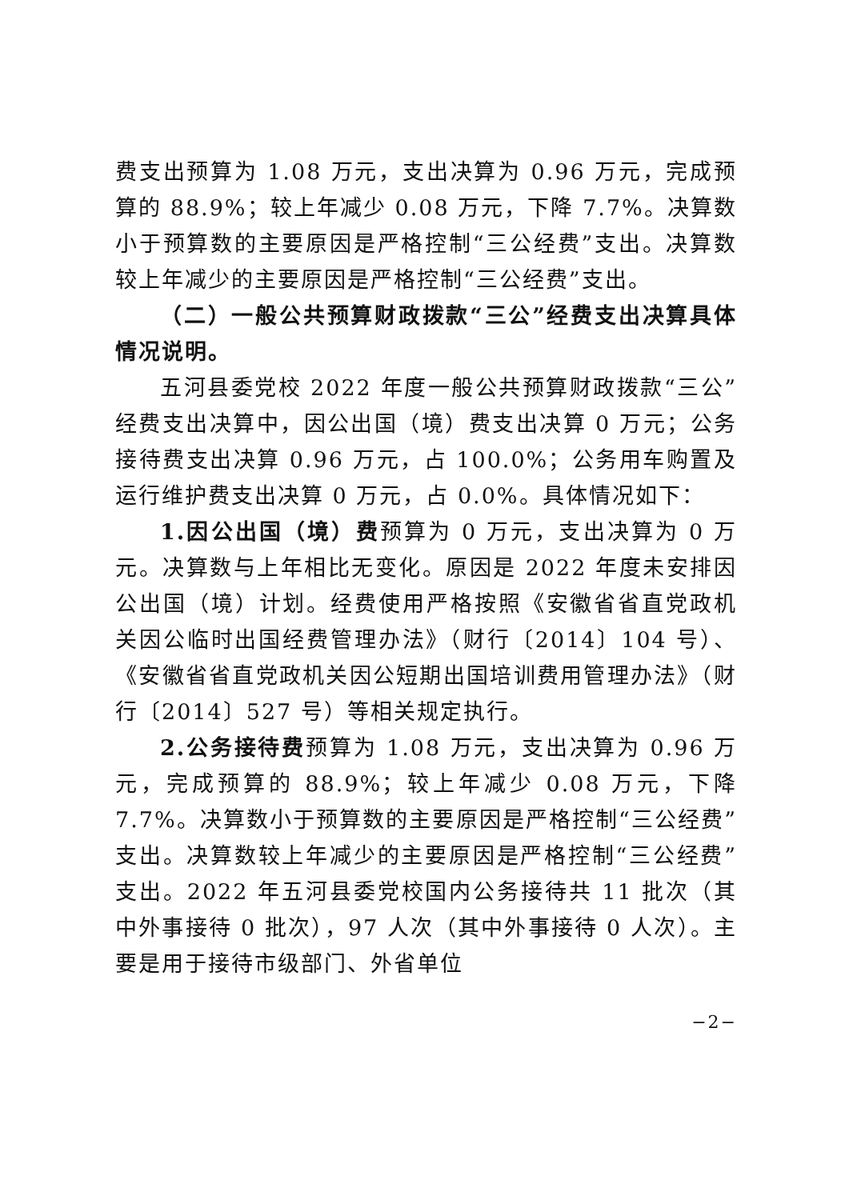费支出预算为 1.08 万元，支出决算为 0.96 万元，完成预算的 88.9%；较上年减少 0.08 万元，下降 7.7%。决算数小于预算数的主要原因是严格控制“三公经费”支出。决算数较上年减少的主要原因是严格控制“三公经费”支出。
（二）一般公共预算财政拨款“三公”经费支出决算具体情况说明。
五河县委党校 2022 年度一般公共预算财政拨款“三公”经费支出决算中，因公出国（境）费支出决算 0 万元；公务接待费支出决算 0.96 万元，占 100.0%；公务用车购置及运行维护费支出决算 0 万元，占 0.0%。具体情况如下：
1.因公出国（境）费预算为 0 万元，支出决算为 0 万元。决算数与上年相比无变化。原因是 2022 年度未安排因公出国（境）计划。经费使用严格按照《安徽省省直党政机关因公临时出国经费管理办法》（财行〔2014〕104 号）、《安徽省省直党政机关因公短期出国培训费用管理办法》（财行〔2014〕527 号）等相关规定执行。
2.公务接待费预算为 1.08 万元，支出决算为 0.96 万元，完成预算的 88.9%；较上年减少 0.08 万元，下降 7.7%。决算数小于预算数的主要原因是严格控制“三公经费”支出。决算数较上年减少的主要原因是严格控制“三公经费”支出。2022 年五河县委党校国内公务接待共 11 批次（其中外事接待 0 批次），97 人次（其中外事接待 0 人次）。主要是用于接待市级部门、外省单位
−2−